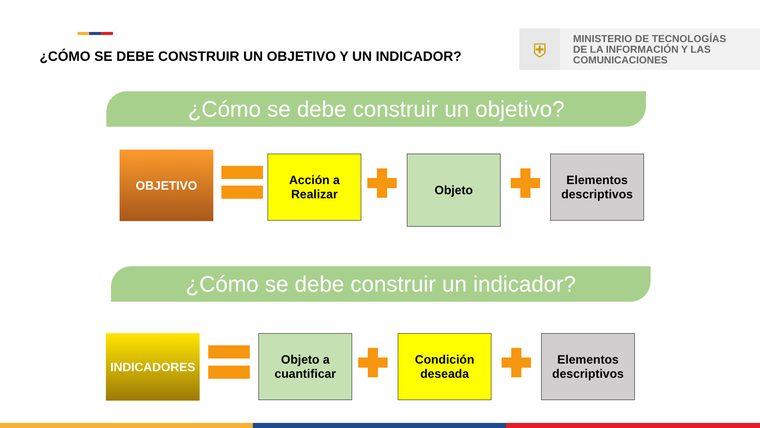¿CÓMO SE DEBE CONSTRUIR UN OBJETIVO Y UN INDICADOR?
⛨
MINISTERIO DE TECNOLOGÍAS
DE LA INFORMACIÓN Y LAS
COMUNICACIONES
¿Cómo se debe construir un objetivo?
¿Cómo se debe construir un indicador?
OBJETIVO
Acción a
Realizar
Objeto
Elementos
descriptivos
INDICADORES
Objeto a
cuantificar
Condición
deseada
Elementos
descriptivos